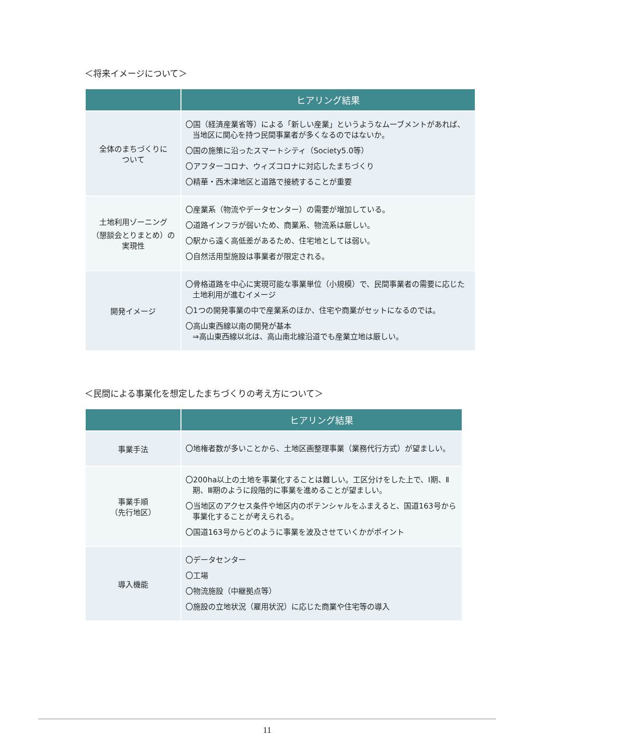＜将来イメージについて＞
| | ヒアリング結果 |
| --- | --- |
| 全体のまちづくりに ついて | 〇国（経済産業省等）による「新しい産業」というようなムーブメントがあれば、当地区に関心を持つ民間事業者が多くなるのではないか。 〇国の施策に沿ったスマートシティ（Society5.0等） 〇アフターコロナ、ウィズコロナに対応したまちづくり 〇精華・西木津地区と道路で接続することが重要 |
| 土地利用ゾーニング （懇談会とりまとめ）の 実現性 | 〇産業系（物流やデータセンター）の需要が増加している。 〇道路インフラが弱いため、商業系、物流系は厳しい。 〇駅から遠く高低差があるため、住宅地としては弱い。 〇自然活用型施設は事業者が限定される。 |
| 開発イメージ | 〇骨格道路を中心に実現可能な事業単位（小規模）で、民間事業者の需要に応じた土地利用が進むイメージ 〇1つの開発事業の中で産業系のほか、住宅や商業がセットになるのでは。 〇高山東西線以南の開発が基本 ⇒高山東西線以北は、高山南北線沿道でも産業立地は厳しい。 |
＜民間による事業化を想定したまちづくりの考え方について＞
| | ヒアリング結果 |
| --- | --- |
| 事業手法 | 〇地権者数が多いことから、土地区画整理事業（業務代行方式）が望ましい。 |
| 事業手順 （先行地区） | 〇200ha以上の土地を事業化することは難しい。工区分けをした上で、Ⅰ期、Ⅱ期、Ⅲ期のように段階的に事業を進めることが望ましい。 〇当地区のアクセス条件や地区内のポテンシャルをふまえると、国道163号から事業化することが考えられる。 〇国道163号からどのように事業を波及させていくかがポイント |
| 導入機能 | 〇データセンター 〇工場 〇物流施設（中継拠点等） 〇施設の立地状況（雇用状況）に応じた商業や住宅等の導入 |
11